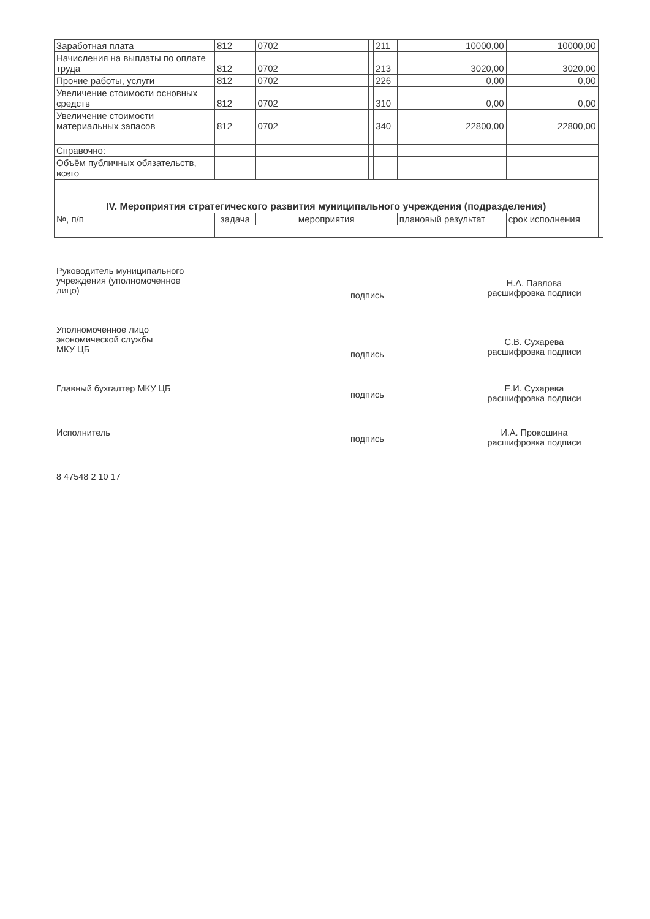| Заработная плата | 812 | 0702 | | | | 211 | 10000,00 | 10000,00 | |
| Начисления на выплаты по оплате труда | 812 | 0702 | | | | 213 | 3020,00 | 3020,00 | |
| Прочие работы, услуги | 812 | 0702 | | | | 226 | 0,00 | 0,00 | |
| Увеличение стоимости основных средств | 812 | 0702 | | | | 310 | 0,00 | 0,00 | |
| Увеличение стоимости материальных запасов | 812 | 0702 | | | | 340 | 22800,00 | 22800,00 | |
| Справочно: | | | | | | | | | |
| Объём публичных обязательств, всего | | | | | | | | | |
| IV. Мероприятия стратегического развития муниципального учреждения (подразделения) | | | | | | | | | |
| №, п/п | задача | мероприятия | | | | | плановый результат | срок исполнения | |
Руководитель муниципального
учреждения (уполномоченное
лицо)
подпись
Н.А. Павлова
расшифровка подписи
Уполномоченное лицо
экономической службы
МКУ ЦБ
подпись
С.В. Сухарева
расшифровка подписи
Главный бухгалтер МКУ ЦБ
подпись
Е.И. Сухарева
расшифровка подписи
Исполнитель
подпись
И.А. Прокошина
расшифровка подписи
8 47548 2 10 17